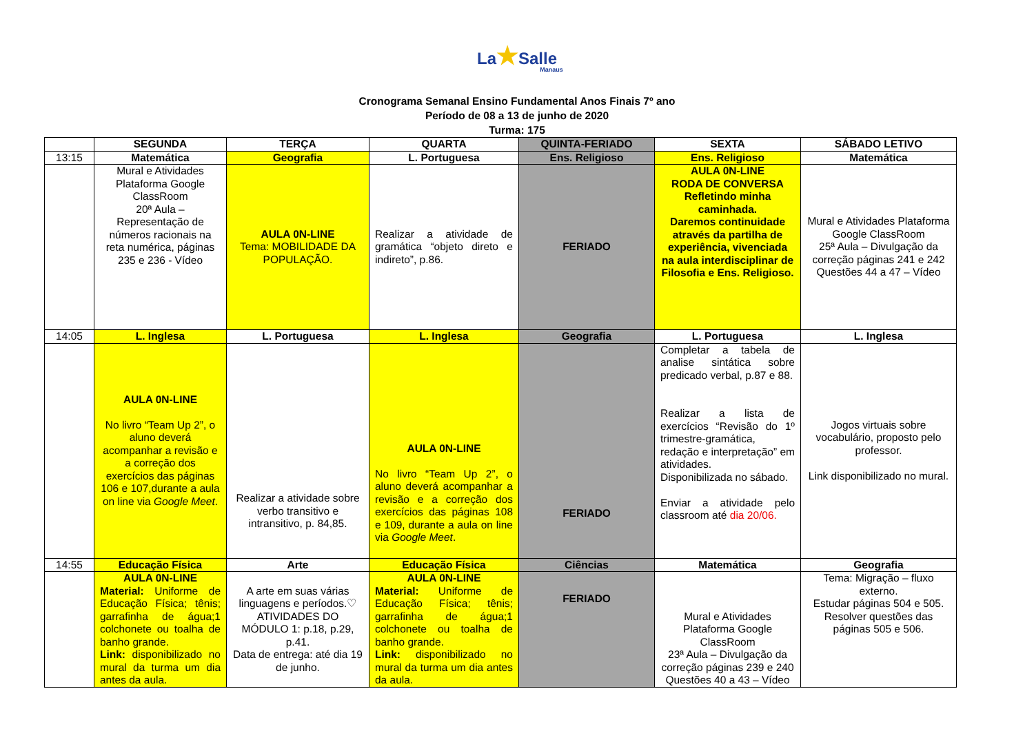La★Salle
Manaus
Cronograma Semanal Ensino Fundamental Anos Finais 7º ano
Período de 08 a 13 de junho de 2020
Turma: 175
| | SEGUNDA | TERÇA | QUARTA | QUINTA-FERIADO | SEXTA | SÁBADO LETIVO |
| --- | --- | --- | --- | --- | --- | --- |
| 13:15 | Matemática | Geografia | L. Portuguesa | Ens. Religioso | Ens. Religioso | Matemática |
| | Mural e Atividades Plataforma Google ClassRoom 20ª Aula – Representação de números racionais na reta numérica, páginas 235 e 236 - Vídeo | AULA 0N-LINE Tema: MOBILIDADE DA POPULAÇÃO. | Realizar a atividade de gramática “objeto direto e indireto”, p.86. | FERIADO | AULA 0N-LINE RODA DE CONVERSA Refletindo minha caminhada. Daremos continuidade através da partilha de experiência, vivenciada na aula interdisciplinar de Filosofia e Ens. Religioso. | Mural e Atividades Plataforma Google ClassRoom 25ª Aula – Divulgação da correção páginas 241 e 242 Questões 44 a 47 – Vídeo |
| 14:05 | L. Inglesa | L. Portuguesa | L. Inglesa | Geografia | L. Portuguesa | L. Inglesa |
| | AULA 0N-LINE No livro “Team Up 2”, o aluno deverá acompanhar a revisão e a correção dos exercícios das páginas 106 e 107,durante a aula on line via Google Meet . | Realizar a atividade sobre verbo transitivo e intransitivo, p. 84,85. | AULA 0N-LINE No livro “Team Up 2”, o aluno deverá acompanhar a revisão e a correção dos exercícios das páginas 108 e 109, durante a aula on line via Google Meet . | FERIADO | Completar a tabela de analise sintática sobre predicado verbal, p.87 e 88. Realizar a lista de exercícios “Revisão do 1º trimestre-gramática, redação e interpretação” em atividades. Disponibilizada no sábado. Enviar a atividade pelo classroom até dia 20/06. | Jogos virtuais sobre vocabulário, proposto pelo professor. Link disponibilizado no mural. |
| 14:55 | Educação Física | Arte | Educação Física | Ciências | Matemática | Geografia |
| | AULA 0N-LINE Material: Uniforme de Educação Física; tênis; garrafinha de água;1 colchonete ou toalha de banho grande. Link: disponibilizado no mural da turma um dia antes da aula. | A arte em suas várias linguagens e períodos.♡ ATIVIDADES DO MÓDULO 1: p.18, p.29, p.41. Data de entrega: até dia 19 de junho. | AULA 0N-LINE Material: Uniforme de Educação Física; tênis; garrafinha de água;1 colchonete ou toalha de banho grande. Link: disponibilizado no mural da turma um dia antes da aula. | FERIADO | Mural e Atividades Plataforma Google ClassRoom 23ª Aula – Divulgação da correção páginas 239 e 240 Questões 40 a 43 – Vídeo | Tema: Migração – fluxo externo. Estudar páginas 504 e 505. Resolver questões das páginas 505 e 506. |